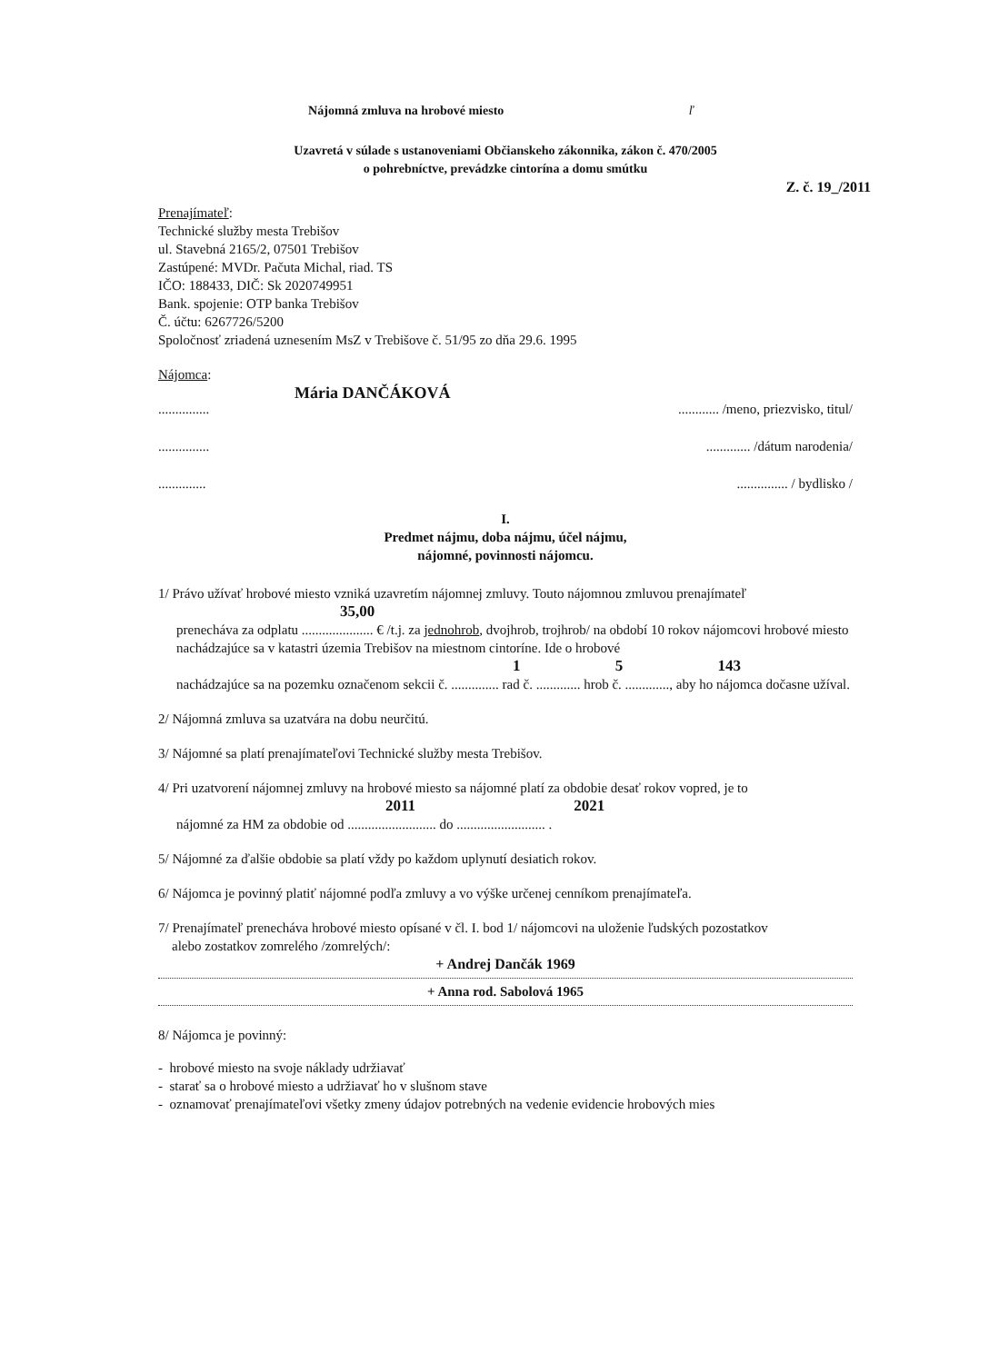Nájomná zmluva na hrobové miesto ľ
Uzavretá v súlade s ustanoveniami Občianskeho zákonnika, zákon č. 470/2005
o pohrebníctve, prevádzke cintorína a domu smútku
Z. č. 19_/2011
Prenajímateľ:
Technické služby mesta Trebišov
ul. Stavebná 2165/2, 07501 Trebišov
Zastúpené: MVDr. Pačuta Michal, riad. TS
IČO: 188433, DIČ: Sk 2020749951
Bank. spojenie: OTP banka Trebišov
Č. účtu: 6267726/5200
Spoločnosť zriadená uznesením MsZ v Trebišove č. 51/95 zo dňa 29.6. 1995
Nájomca:
Mária DANČÁKOVÁ
........................... /meno, priezvisko, titul/
............................ /dátum narodenia/
............................. / bydlisko /
I.
Predmet nájmu, doba nájmu, účel nájmu,
nájomné, povinnosti nájomcu.
1/ Právo užívať hrobové miesto vzniká uzavretím nájomnej zmluvy. Touto nájomnou zmluvou prenajímateľ
35,00
prenecháva za odplatu ..................... € /t.j. za jednohrob, dvojhrob, trojhrob/ na období 10 rokov nájomcovi hrobové miesto nachádzajúce sa v katastri územia Trebišov na miestnom cintoríne. Ide o hrobové
1 5 143
nachádzajúce sa na pozemku označenom sekcii č. .............. rad č. ............. hrob č. ............., aby ho nájomca dočasne užíval.
2/ Nájomná zmluva sa uzatvára na dobu neurčitú.
3/ Nájomné sa platí prenajímateľovi Technické služby mesta Trebišov.
4/ Pri uzatvorení nájomnej zmluvy na hrobové miesto sa nájomné platí za obdobie desať rokov vopred, je to
2011 2021
nájomné za HM za obdobie od .......................... do .......................... .
5/ Nájomné za ďalšie obdobie sa platí vždy po každom uplynutí desiatich rokov.
6/ Nájomca je povinný platiť nájomné podľa zmluvy a vo výške určenej cenníkom prenajímateľa.
7/ Prenajímateľ prenecháva hrobové miesto opísané v čl. I. bod 1/ nájomcovi na uloženie ľudských pozostatkov
alebo zostatkov zomrelého /zomrelých/:
+ Andrej Dančák 1969
+ Anna rod. Sabolová 1965
8/ Nájomca je povinný:
- hrobové miesto na svoje náklady udržiavať
- starať sa o hrobové miesto a udržiavať ho v slušnom stave
- oznamovať prenajímateľovi všetky zmeny údajov potrebných na vedenie evidencie hrobových mies